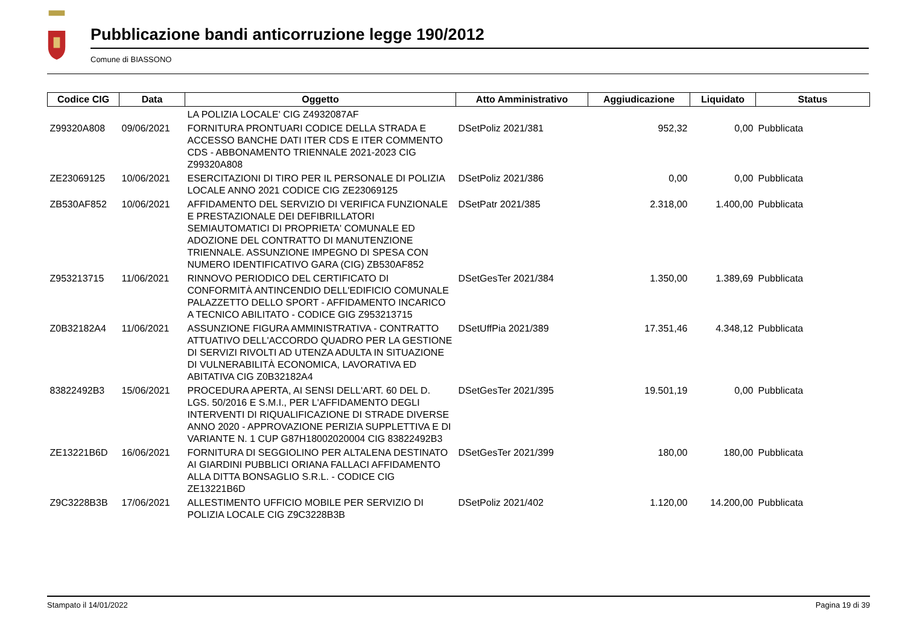Pubblicazione bandi anticorruzione legge 190/2012
Comune di BIASSONO
| Codice CIG | Data | Oggetto | Atto Amministrativo | Aggiudicazione | Liquidato | Status |
| --- | --- | --- | --- | --- | --- | --- |
| | | LA POLIZIA LOCALE' CIG Z4932087AF | | | | |
| Z99320A808 | 09/06/2021 | FORNITURA PRONTUARI CODICE DELLA STRADA E ACCESSO BANCHE DATI ITER CDS E ITER COMMENTO CDS - ABBONAMENTO TRIENNALE 2021-2023 CIG Z99320A808 | DSetPoliz 2021/381 | 952,32 | 0,00 | Pubblicata |
| ZE23069125 | 10/06/2021 | ESERCITAZIONI DI TIRO PER IL PERSONALE DI POLIZIA LOCALE ANNO 2021 CODICE CIG ZE23069125 | DSetPoliz 2021/386 | 0,00 | 0,00 | Pubblicata |
| ZB530AF852 | 10/06/2021 | AFFIDAMENTO DEL SERVIZIO DI VERIFICA FUNZIONALE E PRESTAZIONALE DEI DEFIBRILLATORI SEMIAUTOMATICI DI PROPRIETA' COMUNALE ED ADOZIONE DEL CONTRATTO DI MANUTENZIONE TRIENNALE. ASSUNZIONE IMPEGNO DI SPESA CON NUMERO IDENTIFICATIVO GARA (CIG) ZB530AF852 | DSetPatr 2021/385 | 2.318,00 | 1.400,00 | Pubblicata |
| Z953213715 | 11/06/2021 | RINNOVO PERIODICO DEL CERTIFICATO DI CONFORMITÀ ANTINCENDIO DELL'EDIFICIO COMUNALE PALAZZETTO DELLO SPORT - AFFIDAMENTO INCARICO A TECNICO ABILITATO - CODICE GIG Z953213715 | DSetGesTer 2021/384 | 1.350,00 | 1.389,69 | Pubblicata |
| Z0B32182A4 | 11/06/2021 | ASSUNZIONE FIGURA AMMINISTRATIVA - CONTRATTO ATTUATIVO DELL'ACCORDO QUADRO PER LA GESTIONE DI SERVIZI RIVOLTI AD UTENZA ADULTA IN SITUAZIONE DI VULNERABILITÀ ECONOMICA, LAVORATIVA ED ABITATIVA CIG Z0B32182A4 | DSetUffPia 2021/389 | 17.351,46 | 4.348,12 | Pubblicata |
| 83822492B3 | 15/06/2021 | PROCEDURA APERTA, AI SENSI DELL'ART. 60 DEL D. LGS. 50/2016 E S.M.I., PER L'AFFIDAMENTO DEGLI INTERVENTI DI RIQUALIFICAZIONE DI STRADE DIVERSE ANNO 2020 - APPROVAZIONE PERIZIA SUPPLETTIVA E DI VARIANTE N. 1 CUP G87H18002020004 CIG 83822492B3 | DSetGesTer 2021/395 | 19.501,19 | 0,00 | Pubblicata |
| ZE13221B6D | 16/06/2021 | FORNITURA DI SEGGIOLINO PER ALTALENA DESTINATO AI GIARDINI PUBBLICI ORIANA FALLACI AFFIDAMENTO ALLA DITTA BONSAGLIO S.R.L. - CODICE CIG ZE13221B6D | DSetGesTer 2021/399 | 180,00 | 180,00 | Pubblicata |
| Z9C3228B3B | 17/06/2021 | ALLESTIMENTO UFFICIO MOBILE PER SERVIZIO DI POLIZIA LOCALE CIG Z9C3228B3B | DSetPoliz 2021/402 | 1.120,00 | 14.200,00 | Pubblicata |
Stampato il 14/01/2022 Pagina 19 di 39